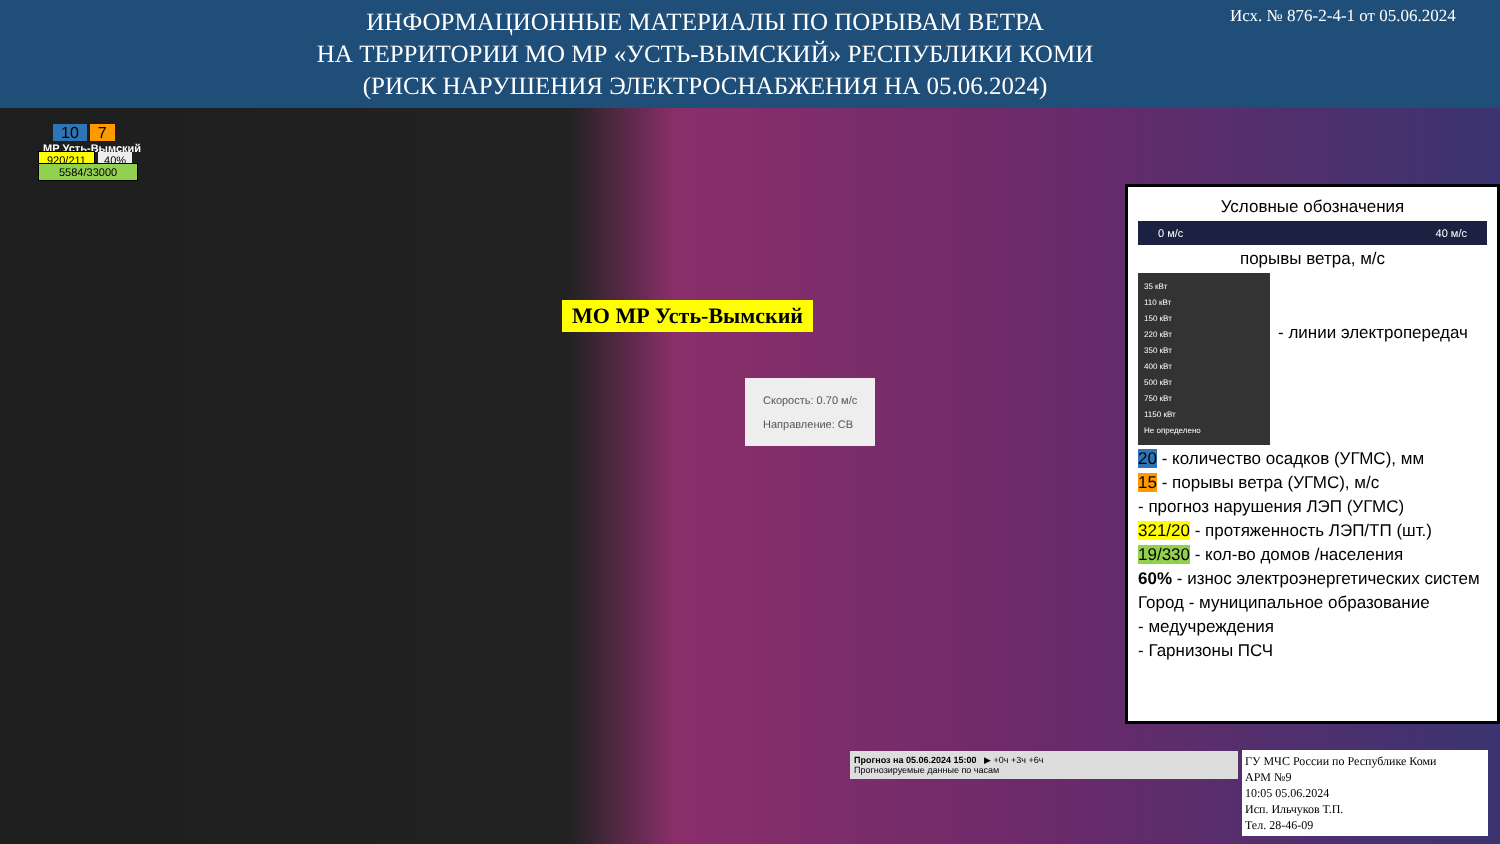ИНФОРМАЦИОННЫЕ МАТЕРИАЛЫ ПО ПОРЫВАМ ВЕТРА
НА ТЕРРИТОРИИ МО МР «УСТЬ-ВЫМСКИЙ» РЕСПУБЛИКИ КОМИ
(РИСК НАРУШЕНИЯ ЭЛЕКТРОСНАБЖЕНИЯ НА 05.06.2024)
Исх. № 876-2-4-1 от 05.06.2024
10 7
МР Усть-Вымский
920/211 40%
5584/33000
МО МР Усть-Вымский
Скорость: 0.70 м/с
Направление: СВ
Прогноз на 05.06.2024 15:00 ▶ +0ч +3ч +6ч
Прогнозируемые данные по часам
Условные обозначения
0 м/с 40 м/с
порывы ветра, м/с
35 кВт
110 кВт
150 кВт
220 кВт
350 кВт
400 кВт
500 кВт
750 кВт
1150 кВт
Не определено
- линии электропередач
20 - количество осадков (УГМС), мм
15 - порывы ветра (УГМС), м/с
- прогноз нарушения ЛЭП (УГМС)
321/20 - протяженность ЛЭП/ТП (шт.)
19/330 - кол-во домов /населения
60% - износ электроэнергетических систем
Город - муниципальное образование
- медучреждения
- Гарнизоны ПСЧ
ГУ МЧС России по Республике Коми
АРМ №9
10:05 05.06.2024
Исп. Ильчуков Т.П.
Тел. 28-46-09